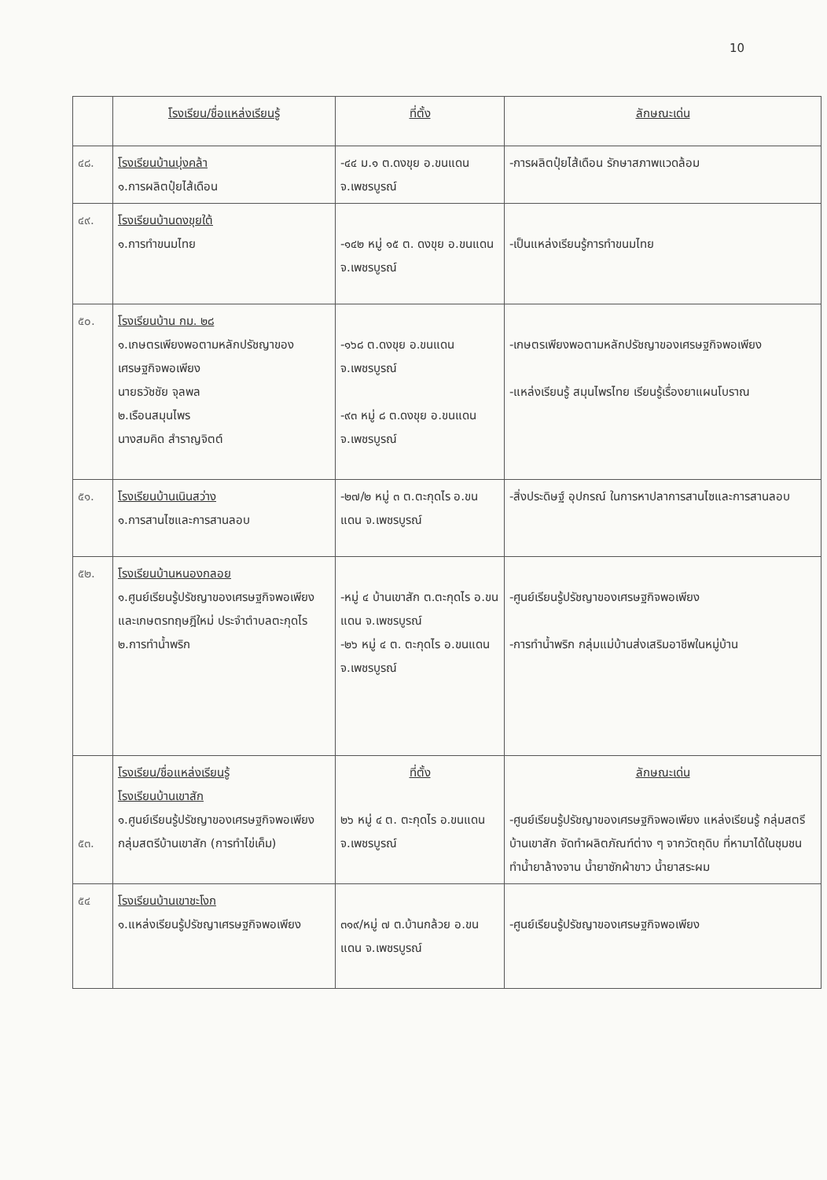10
| | โรงเรียน/ชื่อแหล่งเรียนรู้ | ที่ตั้ง | ลักษณะเด่น |
| --- | --- | --- | --- |
| ๔๘. | โรงเรียนบ้านบุ่งคล้า ๑.การผลิตปุ๋ยไส้เดือน | -๔๔ ม.๑ ต.ดงขุย อ.ขนแดน จ.เพชรบูรณ์ | -การผลิตปุ๋ยไส้เดือน รักษาสภาพแวดล้อม |
| ๔๙. | โรงเรียนบ้านดงขุยใต้ ๑.การทำขนมไทย | -๑๔๒ หมู่ ๑๕ ต. ดงขุย อ.ขนแดน จ.เพชรบูรณ์ | -เป็นแหล่งเรียนรู้การทำขนมไทย |
| ๕๐. | โรงเรียนบ้าน กม. ๒๘ ๑.เกษตรเพียงพอตามหลักปรัชญาของเศรษฐกิจพอเพียง นายธวัชชัย จุลพล ๒.เรือนสมุนไพร นางสมคิด สำราญจิตต์ | -๑๖๘ ต.ดงขุย อ.ขนแดน จ.เพชรบูรณ์ -๙๓ หมู่ ๘ ต.ดงขุย อ.ขนแดน จ.เพชรบูรณ์ | -เกษตรเพียงพอตามหลักปรัชญาของเศรษฐกิจพอเพียง -แหล่งเรียนรู้ สมุนไพรไทย เรียนรู้เรื่องยาแผนโบราณ |
| ๕๑. | โรงเรียนบ้านเนินสว่าง ๑.การสานไซและการสานลอบ | -๒๗/๒ หมู่ ๓ ต.ตะกุดไร อ.ขนแดน จ.เพชรบูรณ์ | -สิ่งประดิษฐ์ อุปกรณ์ ในการหาปลาการสานไซและการสานลอบ |
| ๕๒. | โรงเรียนบ้านหนองกลอย ๑.ศูนย์เรียนรู้ปรัชญาของเศรษฐกิจพอเพียง และเกษตรทฤษฎีใหม่ ประจำตำบลตะกุดไร ๒.การทำน้ำพริก | -หมู่ ๔ บ้านเขาสัก ต.ตะกุดไร อ.ขนแดน จ.เพชรบูรณ์ -๒๖ หมู่ ๔ ต. ตะกุดไร อ.ขนแดน จ.เพชรบูรณ์ | -ศูนย์เรียนรู้ปรัชญาของเศรษฐกิจพอเพียง -การทำน้ำพริก กลุ่มแม่บ้านส่งเสริมอาชีพในหมู่บ้าน |
| ๕๓. | โรงเรียน/ชื่อแหล่งเรียนรู้ โรงเรียนบ้านเขาสัก ๑.ศูนย์เรียนรู้ปรัชญาของเศรษฐกิจพอเพียง กลุ่มสตรีบ้านเขาสัก (การทำไข่เค็ม) | ที่ตั้ง ๒๖ หมู่ ๔ ต. ตะกุดไร อ.ขนแดน จ.เพชรบูรณ์ | ลักษณะเด่น -ศูนย์เรียนรู้ปรัชญาของเศรษฐกิจพอเพียง แหล่งเรียนรู้ กลุ่มสตรีบ้านเขาสัก จัดทำผลิตภัณฑ์ต่าง ๆ จากวัตถุดิบ ที่หามาได้ในชุมชน ทำน้ำยาล้างจาน น้ำยาซักผ้าขาว น้ำยาสระผม |
| ๕๔ | โรงเรียนบ้านเขาชะโงก ๑.แหล่งเรียนรู้ปรัชญาเศรษฐกิจพอเพียง | ๓๑๙/หมู่ ๗ ต.บ้านกล้วย อ.ขนแดน จ.เพชรบูรณ์ | -ศูนย์เรียนรู้ปรัชญาของเศรษฐกิจพอเพียง |